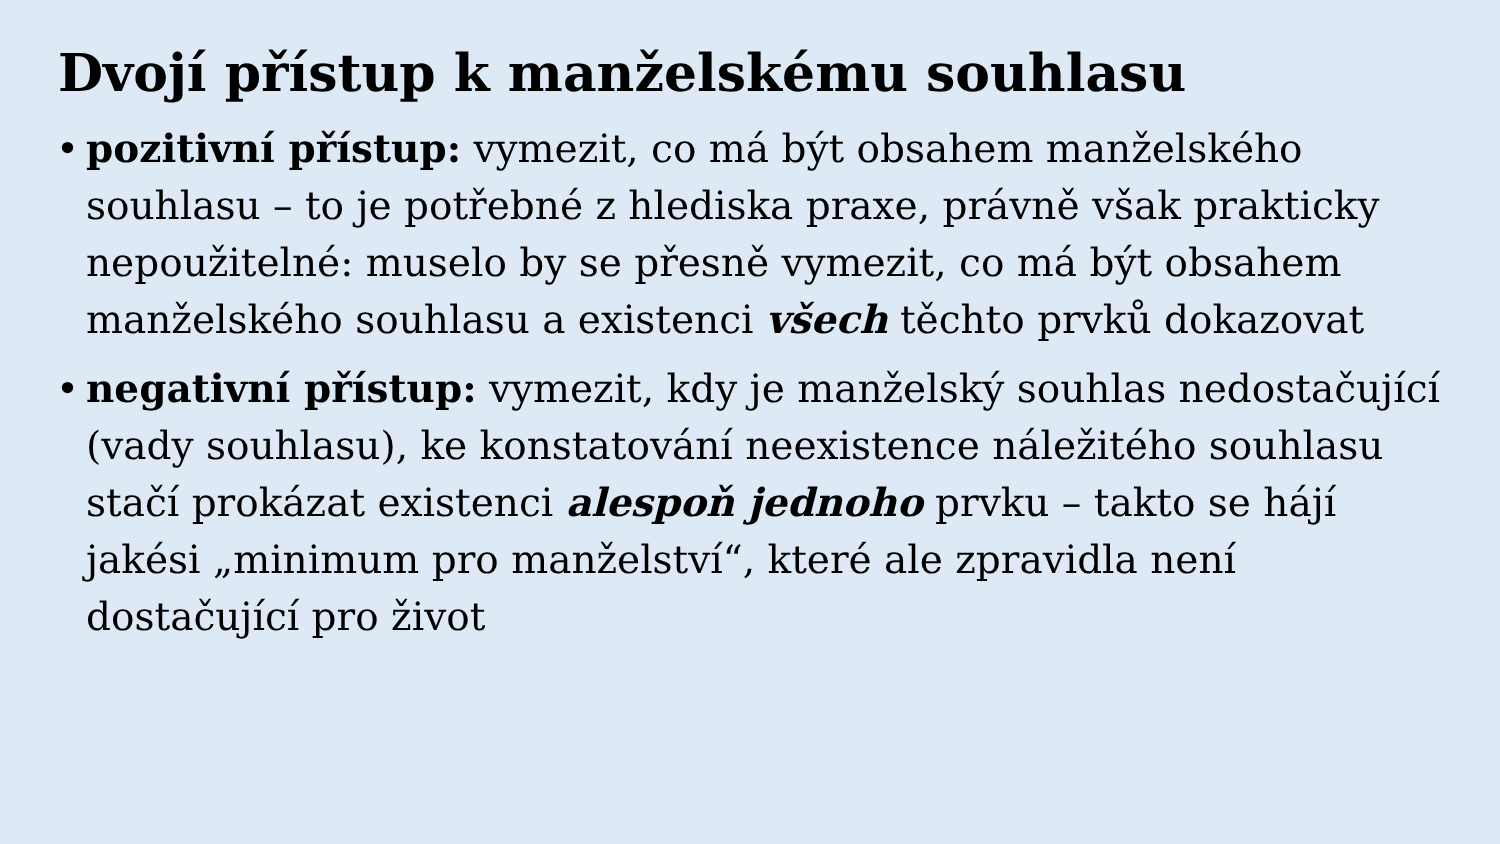Dvojí přístup k manželskému souhlasu
• pozitivní přístup: vymezit, co má být obsahem manželského souhlasu – to je potřebné z hlediska praxe, právně však prakticky nepoužitelné: muselo by se přesně vymezit, co má být obsahem manželského souhlasu a existenci všech těchto prvků dokazovat
• negativní přístup: vymezit, kdy je manželský souhlas nedostačující (vady souhlasu), ke konstatování neexistence náležitého souhlasu stačí prokázat existenci alespoň jednoho prvku – takto se hájí jakési „minimum pro manželství“, které ale zpravidla není dostačující pro život